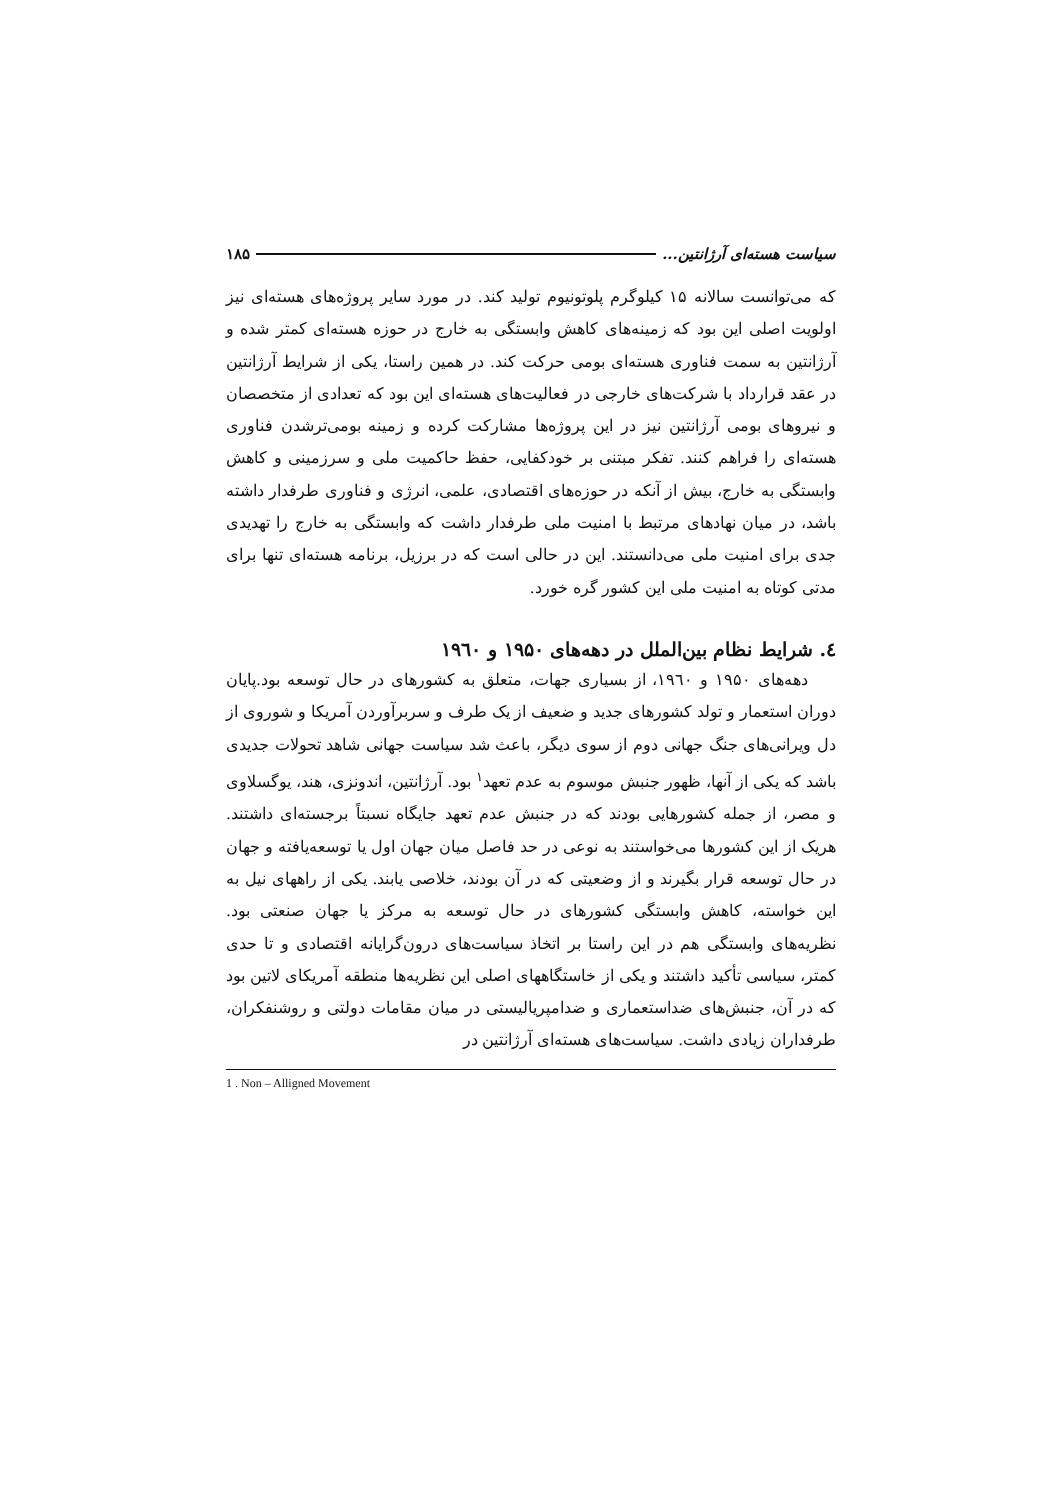سیاست هسته‌ای آرژانتین... ۱۸۵
که می‌توانست سالانه ۱۵ کیلوگرم پلوتونیوم تولید کند. در مورد سایر پروژه‌های هسته‌ای نیز اولویت اصلی این بود که زمینه‌های کاهش وابستگی به خارج در حوزه هسته‌ای کمتر شده و آرژانتین به سمت فناوری هسته‌ای بومی حرکت کند. در همین راستا، یکی از شرایط آرژانتین در عقد قرارداد با شرکت‌های خارجی در فعالیت‌های هسته‌ای این بود که تعدادی از متخصصان و نیروهای بومی آرژانتین نیز در این پروژه‌ها مشارکت کرده و زمینه بومی‌ترشدن فناوری هسته‌ای را فراهم کنند. تفکر مبتنی بر خودکفایی، حفظ حاکمیت ملی و سرزمینی و کاهش وابستگی به خارج، بیش از آنکه در حوزه‌های اقتصادی، علمی، انرژی و فناوری طرفدار داشته باشد، در میان نهادهای مرتبط با امنیت ملی طرفدار داشت که وابستگی به خارج را تهدیدی جدی برای امنیت ملی می‌دانستند. این در حالی است که در برزیل، برنامه هسته‌ای تنها برای مدتی کوتاه به امنیت ملی این کشور گره خورد.
٤. شرایط نظام بین‌الملل در دهه‌های ۱۹۵۰ و ۱۹٦۰
دهه‌های ۱۹۵۰ و ۱۹٦۰، از بسیاری جهات، متعلق به کشورهای در حال توسعه بود.پایان دوران استعمار و تولد کشورهای جدید و ضعیف از یک طرف و سربرآوردن آمریکا و شوروی از دل ویرانی‌های جنگ جهانی دوم از سوی دیگر، باعث شد سیاست جهانی شاهد تحولات جدیدی باشد که یکی از آنها، ظهور جنبش موسوم به عدم تعهد<sup>۱</sup> بود. آرژانتین، اندونزی، هند، یوگسلاوی و مصر، از جمله کشورهایی بودند که در جنبش عدم تعهد جایگاه نسبتاً برجسته‌ای داشتند. هریک از این کشورها می‌خواستند به نوعی در حد فاصل میان جهان اول یا توسعه‌یافته و جهان در حال توسعه قرار بگیرند و از وضعیتی که در آن بودند، خلاصی یابند. یکی از راههای نیل به این خواسته، کاهش وابستگی کشورهای در حال توسعه به مرکز یا جهان صنعتی بود. نظریه‌های وابستگی هم در این راستا بر اتخاذ سیاست‌های درون‌گرایانه اقتصادی و تا حدی کمتر، سیاسی تأکید داشتند و یکی از خاستگاههای اصلی این نظریه‌ها منطقه آمریکای لاتین بود که در آن، جنبش‌های ضداستعماری و ضدامپریالیستی در میان مقامات دولتی و روشنفکران، طرفداران زیادی داشت. سیاست‌های هسته‌ای آرژانتین در
1 . Non – Alligned Movement